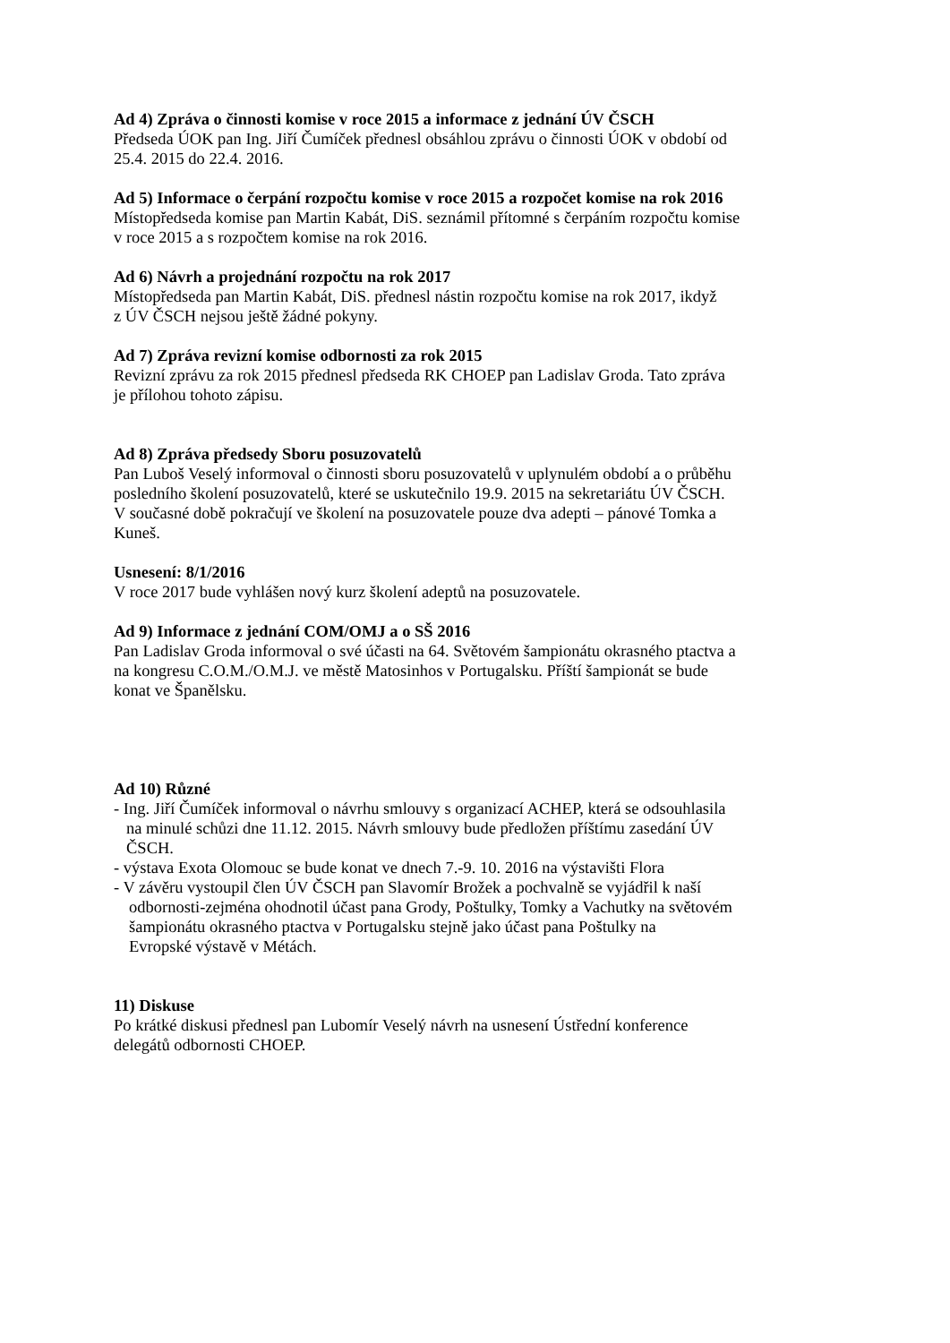Ad 4) Zpráva o činnosti komise v roce 2015 a informace z jednání ÚV ČSCH
Předseda ÚOK pan Ing. Jiří Čumíček přednesl obsáhlou zprávu o činnosti ÚOK v období od
25.4. 2015 do 22.4. 2016.
Ad 5) Informace o čerpání rozpočtu komise v roce 2015 a rozpočet komise na rok 2016
Místopředseda komise pan Martin Kabát, DiS. seznámil přítomné s čerpáním rozpočtu komise
v roce 2015 a s rozpočtem komise na rok 2016.
Ad 6) Návrh a projednání rozpočtu na rok 2017
Místopředseda pan Martin Kabát, DiS. přednesl nástin rozpočtu komise na rok 2017, ikdyž
z ÚV ČSCH nejsou ještě žádné pokyny.
Ad 7) Zpráva revizní komise odbornosti za rok 2015
Revizní zprávu za rok 2015 přednesl předseda RK CHOEP pan Ladislav Groda. Tato zpráva
je přílohou tohoto zápisu.
Ad 8) Zpráva předsedy Sboru posuzovatelů
Pan Luboš Veselý informoval o činnosti sboru posuzovatelů v uplynulém období a o průběhu
posledního školení posuzovatelů, které se uskutečnilo 19.9. 2015 na sekretariátu ÚV ČSCH.
V současné době pokračují ve školení na posuzovatele pouze dva adepti – pánové Tomka a
Kuneš.
Usnesení: 8/1/2016
V roce 2017 bude vyhlášen nový kurz školení adeptů na posuzovatele.
Ad 9) Informace z jednání COM/OMJ a o SŠ 2016
Pan Ladislav Groda informoval o své účasti na 64. Světovém šampionátu okrasného ptactva a
na kongresu C.O.M./O.M.J. ve městě Matosinhos v Portugalsku. Příští šampionát se bude
konat ve Španělsku.
Ad 10) Různé
- Ing. Jiří Čumíček informoval o návrhu smlouvy s organizací ACHEP, která se odsouhlasila
na minulé schůzi dne 11.12. 2015. Návrh smlouvy bude předložen příštímu zasedání ÚV
ČSCH.
- výstava Exota Olomouc se bude konat ve dnech 7.-9. 10. 2016 na výstavišti Flora
- V závěru vystoupil člen ÚV ČSCH pan Slavomír Brožek a pochvalně se vyjádřil k naší
odbornosti-zejména ohodnotil účast pana Grody, Poštulky, Tomky a Vachutky na světovém
šampionátu okrasného ptactva v Portugalsku stejně jako účast pana Poštulky na
Evropské výstavě v Métách.
11) Diskuse
Po krátké diskusi přednesl pan Lubomír Veselý návrh na usnesení Ústřední konference
delegátů odbornosti CHOEP.